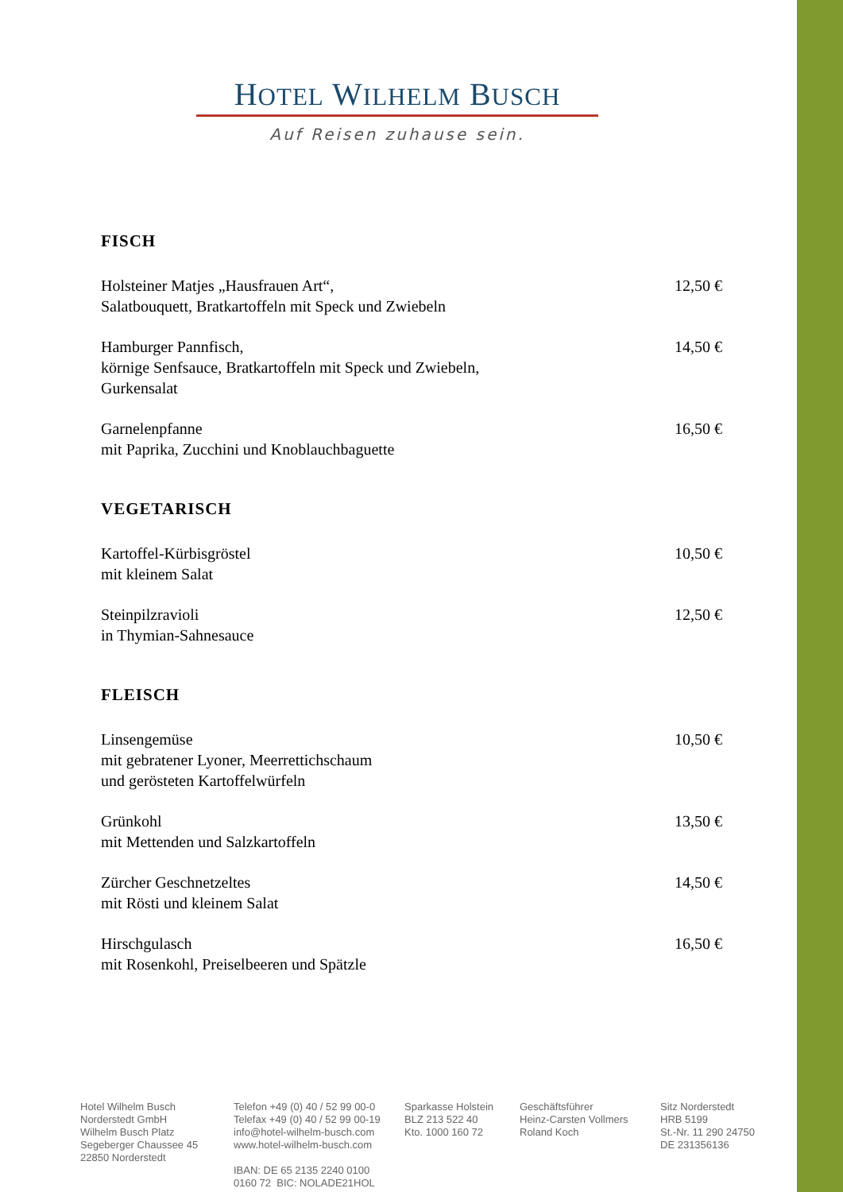HOTEL WILHELM BUSCH
Auf Reisen zuhause sein.
FISCH
Holsteiner Matjes „Hausfrauen Art“,
Salatbouquett, Bratkartoffeln mit Speck und Zwiebeln
12,50 €
Hamburger Pannfisch,
körnige Senfsauce, Bratkartoffeln mit Speck und Zwiebeln,
Gurkensalat
14,50 €
Garnelenpfanne
mit Paprika, Zucchini und Knoblauchbaguette
16,50 €
VEGETARISCH
Kartoffel-Kürbisgröstel
mit kleinem Salat
10,50 €
Steinpilzravioli
in Thymian-Sahnesauce
12,50 €
FLEISCH
Linsengemüse
mit gebratener Lyoner, Meerrettichschaum
und gerösteten Kartoffelwürfeln
10,50 €
Grünkohl
mit Mettenden und Salzkartoffeln
13,50 €
Zürcher Geschnetzeltes
mit Rösti und kleinem Salat
14,50 €
Hirschgulasch
mit Rosenkohl, Preiselbeeren und Spätzle
16,50 €
Hotel Wilhelm Busch
Norderstedt GmbH
Wilhelm Busch Platz
Segeberger Chaussee 45
22850 Norderstedt
Telefon +49 (0) 40 / 52 99 00-0
Telefax +49 (0) 40 / 52 99 00-19
info@hotel-wilhelm-busch.com
www.hotel-wilhelm-busch.com
IBAN: DE 65 2135 2240 0100 0160 72 BIC: NOLADE21HOL
Sparkasse Holstein
BLZ 213 522 40
Kto. 1000 160 72
Geschäftsführer
Heinz-Carsten Vollmers
Roland Koch
Sitz Norderstedt
HRB 5199
St.-Nr. 11 290 24750
DE 231356136